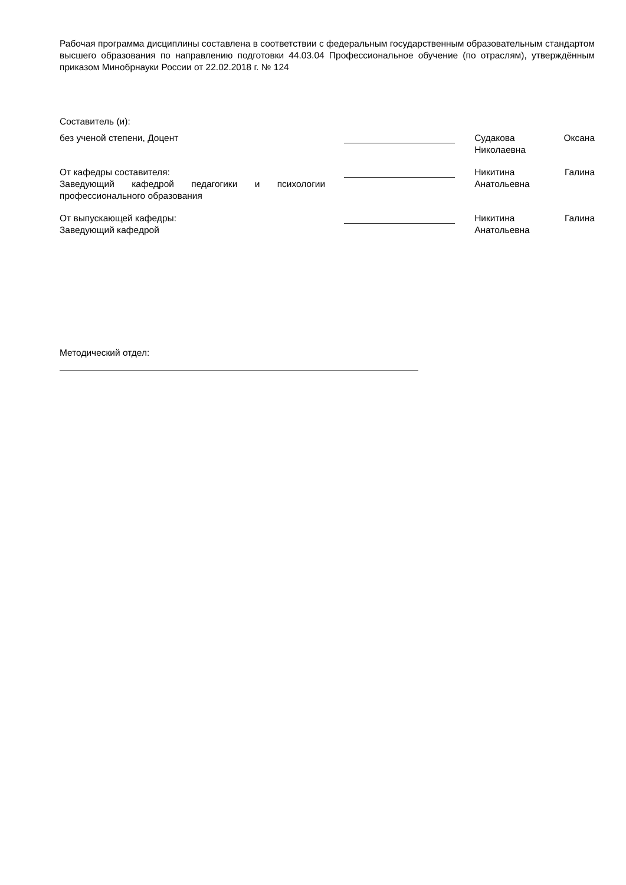Рабочая программа дисциплины составлена в соответствии с федеральным государственным образовательным стандартом высшего образования по направлению подготовки 44.03.04 Профессиональное обучение (по отраслям), утверждённым приказом Минобрнауки России от 22.02.2018 г. № 124
Составитель (и):
без ученой степени, Доцент Судакова Оксана Николаевна
От кафедры составителя:
Заведующий кафедрой педагогики и психологии профессионального образования
Никитина Галина Анатольевна
От выпускающей кафедры:
Заведующий кафедрой
Никитина Галина Анатольевна
Методический отдел: